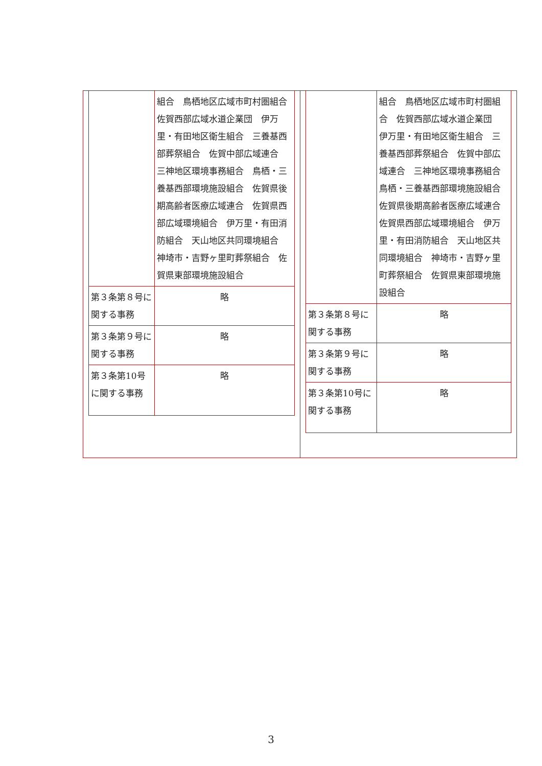| | 組合 鳥栖地区広域市町村圏組合 佐賀西部広域水道企業団 伊万里・有田地区衛生組合 三養基西部葬祭組合 佐賀中部広域連合 三神地区環境事務組合 鳥栖・三養基西部環境施設組合 佐賀県後期高齢者医療広域連合 佐賀県西部広域環境組合 伊万里・有田消防組合 天山地区共同環境組合 神埼市・吉野ヶ里町葬祭組合 佐賀県東部環境施設組合 |
| 第３条第８号に関する事務 | 略 |
| 第３条第９号に関する事務 | 略 |
| 第３条第10号に関する事務 | 略 |
| | 組合 鳥栖地区広域市町村圏組合 佐賀西部広域水道企業団 伊万里・有田地区衛生組合 三養基西部葬祭組合 佐賀中部広域連合 三神地区環境事務組合 鳥栖・三養基西部環境施設組合 佐賀県後期高齢者医療広域連合 佐賀県西部広域環境組合 伊万里・有田消防組合 天山地区共同環境組合 神埼市・吉野ヶ里町葬祭組合 佐賀県東部環境施設組合 |
| 第３条第８号に関する事務 | 略 |
| 第３条第９号に関する事務 | 略 |
| 第３条第10号に関する事務 | 略 |
3